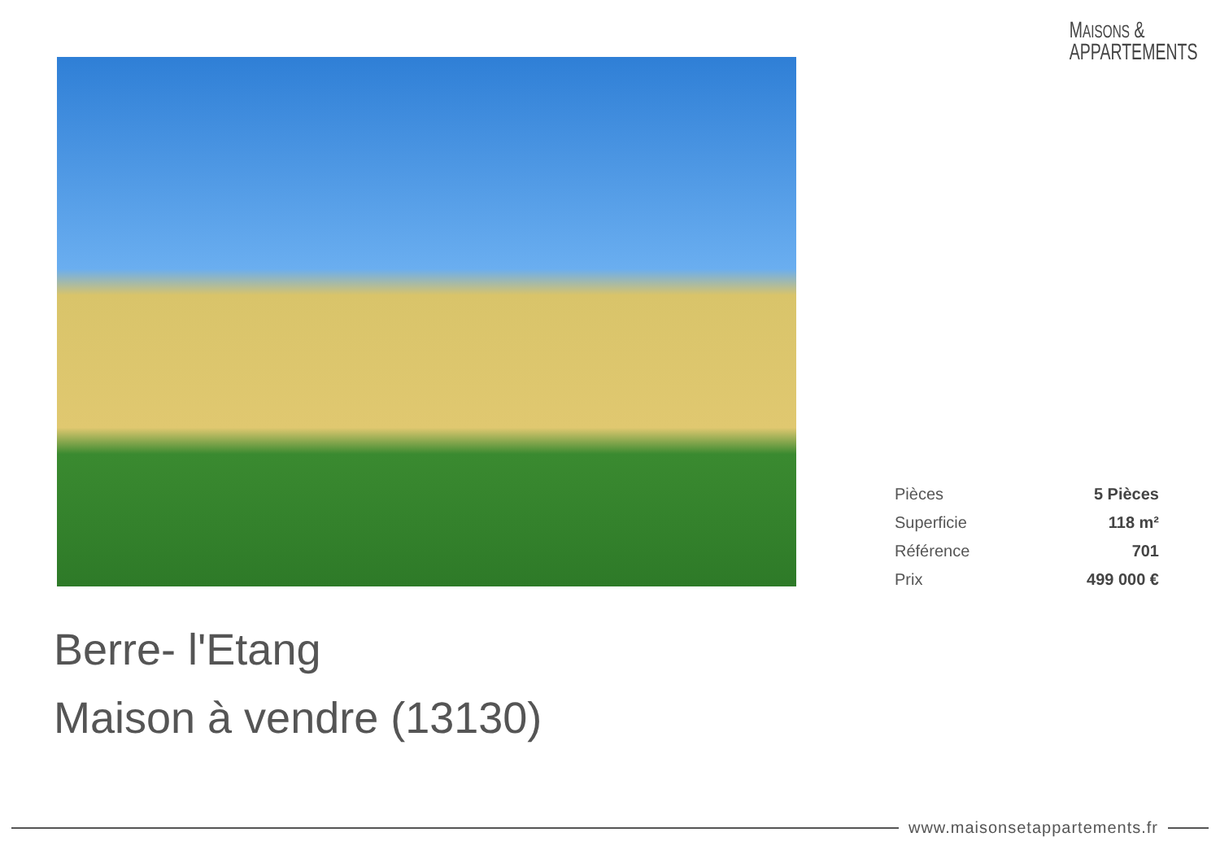MAISONS &
APPARTEMENTS
| Pièces | 5 Pièces |
| Superficie | 118 m² |
| Référence | 701 |
| Prix | 499 000 € |
Berre- l'Etang
Maison à vendre (13130)
www.maisonsetappartements.fr